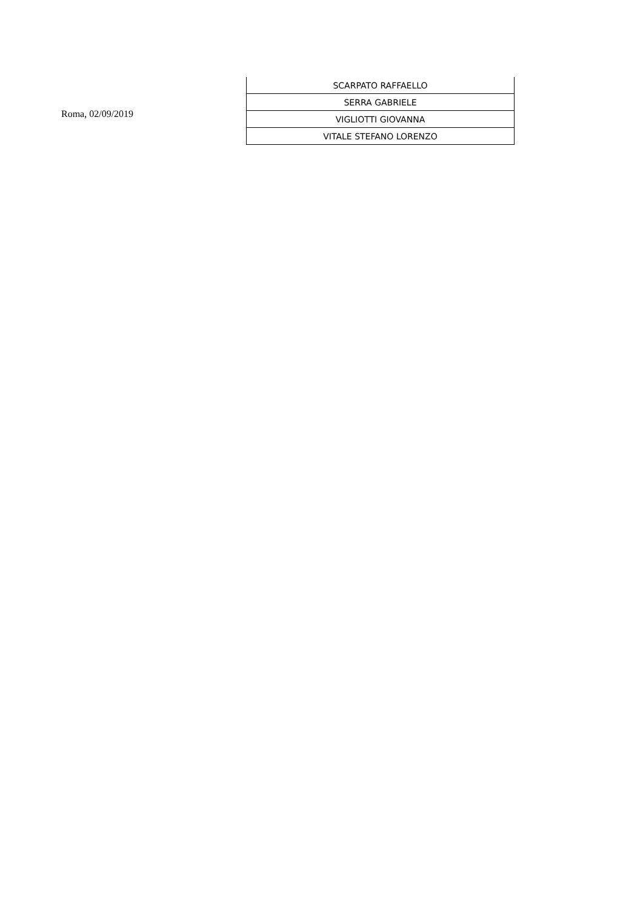Roma, 02/09/2019
| SCARPATO RAFFAELLO |
| SERRA GABRIELE |
| VIGLIOTTI GIOVANNA |
| VITALE STEFANO LORENZO |